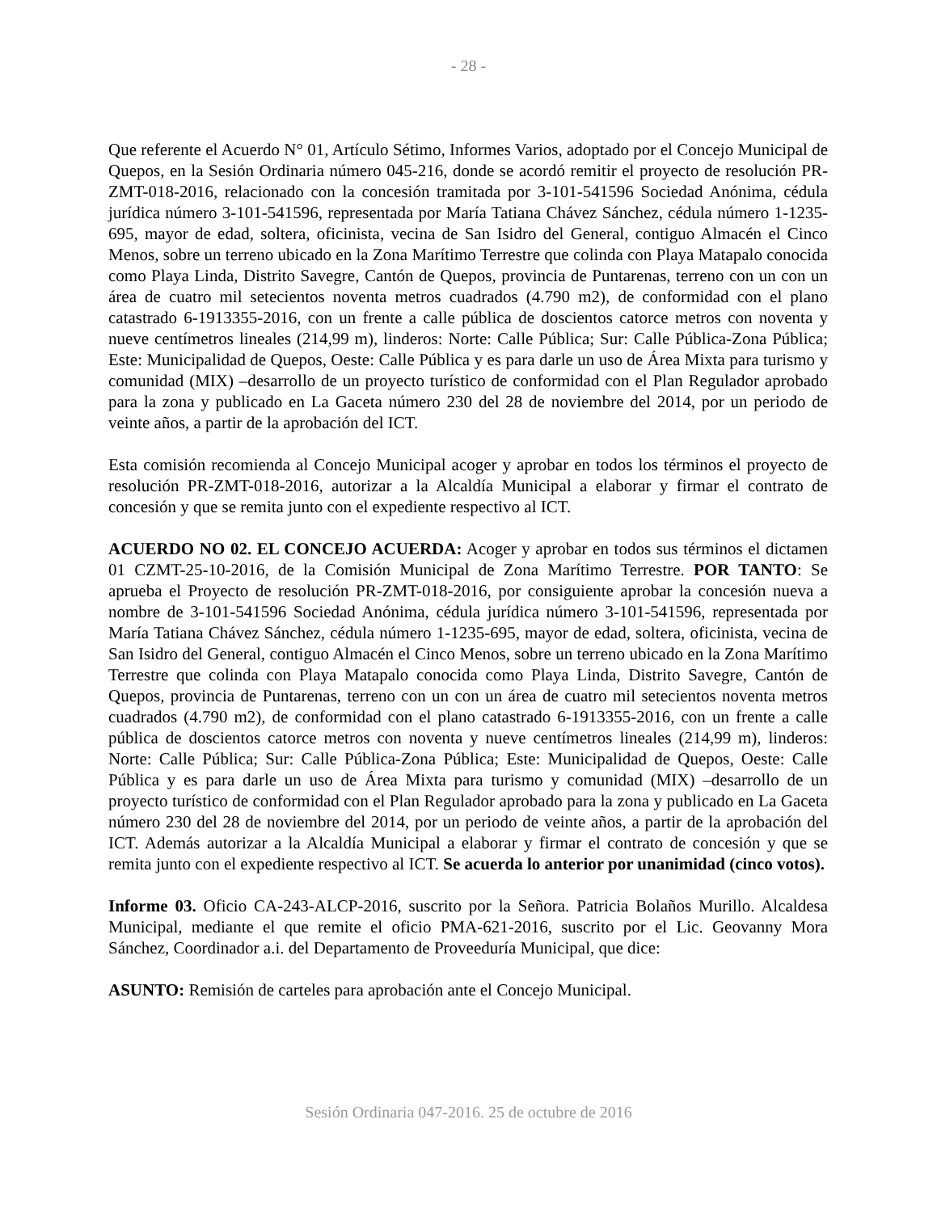- 28 -
Que referente el Acuerdo N° 01, Artículo Sétimo, Informes Varios, adoptado por el Concejo Municipal de Quepos, en la Sesión Ordinaria número 045-216, donde se acordó remitir el proyecto de resolución PR-ZMT-018-2016, relacionado con la concesión tramitada por 3-101-541596 Sociedad Anónima, cédula jurídica número 3-101-541596, representada por María Tatiana Chávez Sánchez, cédula número 1-1235-695, mayor de edad, soltera, oficinista, vecina de San Isidro del General, contiguo Almacén el Cinco Menos, sobre un terreno ubicado en la Zona Marítimo Terrestre que colinda con Playa Matapalo conocida como Playa Linda, Distrito Savegre, Cantón de Quepos, provincia de Puntarenas, terreno con un con un área de cuatro mil setecientos noventa metros cuadrados (4.790 m2), de conformidad con el plano catastrado 6-1913355-2016, con un frente a calle pública de doscientos catorce metros con noventa y nueve centímetros lineales (214,99 m), linderos: Norte: Calle Pública; Sur: Calle Pública-Zona Pública; Este: Municipalidad de Quepos, Oeste: Calle Pública y es para darle un uso de Área Mixta para turismo y comunidad (MIX) –desarrollo de un proyecto turístico de conformidad con el Plan Regulador aprobado para la zona y publicado en La Gaceta número 230 del 28 de noviembre del 2014, por un periodo de veinte años, a partir de la aprobación del ICT.
Esta comisión recomienda al Concejo Municipal acoger y aprobar en todos los términos el proyecto de resolución PR-ZMT-018-2016, autorizar a la Alcaldía Municipal a elaborar y firmar el contrato de concesión y que se remita junto con el expediente respectivo al ICT.
ACUERDO NO 02. EL CONCEJO ACUERDA: Acoger y aprobar en todos sus términos el dictamen 01 CZMT-25-10-2016, de la Comisión Municipal de Zona Marítimo Terrestre. POR TANTO: Se aprueba el Proyecto de resolución PR-ZMT-018-2016, por consiguiente aprobar la concesión nueva a nombre de 3-101-541596 Sociedad Anónima, cédula jurídica número 3-101-541596, representada por María Tatiana Chávez Sánchez, cédula número 1-1235-695, mayor de edad, soltera, oficinista, vecina de San Isidro del General, contiguo Almacén el Cinco Menos, sobre un terreno ubicado en la Zona Marítimo Terrestre que colinda con Playa Matapalo conocida como Playa Linda, Distrito Savegre, Cantón de Quepos, provincia de Puntarenas, terreno con un con un área de cuatro mil setecientos noventa metros cuadrados (4.790 m2), de conformidad con el plano catastrado 6-1913355-2016, con un frente a calle pública de doscientos catorce metros con noventa y nueve centímetros lineales (214,99 m), linderos: Norte: Calle Pública; Sur: Calle Pública-Zona Pública; Este: Municipalidad de Quepos, Oeste: Calle Pública y es para darle un uso de Área Mixta para turismo y comunidad (MIX) –desarrollo de un proyecto turístico de conformidad con el Plan Regulador aprobado para la zona y publicado en La Gaceta número 230 del 28 de noviembre del 2014, por un periodo de veinte años, a partir de la aprobación del ICT. Además autorizar a la Alcaldía Municipal a elaborar y firmar el contrato de concesión y que se remita junto con el expediente respectivo al ICT. Se acuerda lo anterior por unanimidad (cinco votos).
Informe 03. Oficio CA-243-ALCP-2016, suscrito por la Señora. Patricia Bolaños Murillo. Alcaldesa Municipal, mediante el que remite el oficio PMA-621-2016, suscrito por el Lic. Geovanny Mora Sánchez, Coordinador a.i. del Departamento de Proveeduría Municipal, que dice:
ASUNTO: Remisión de carteles para aprobación ante el Concejo Municipal.
Sesión Ordinaria 047-2016. 25 de octubre de 2016